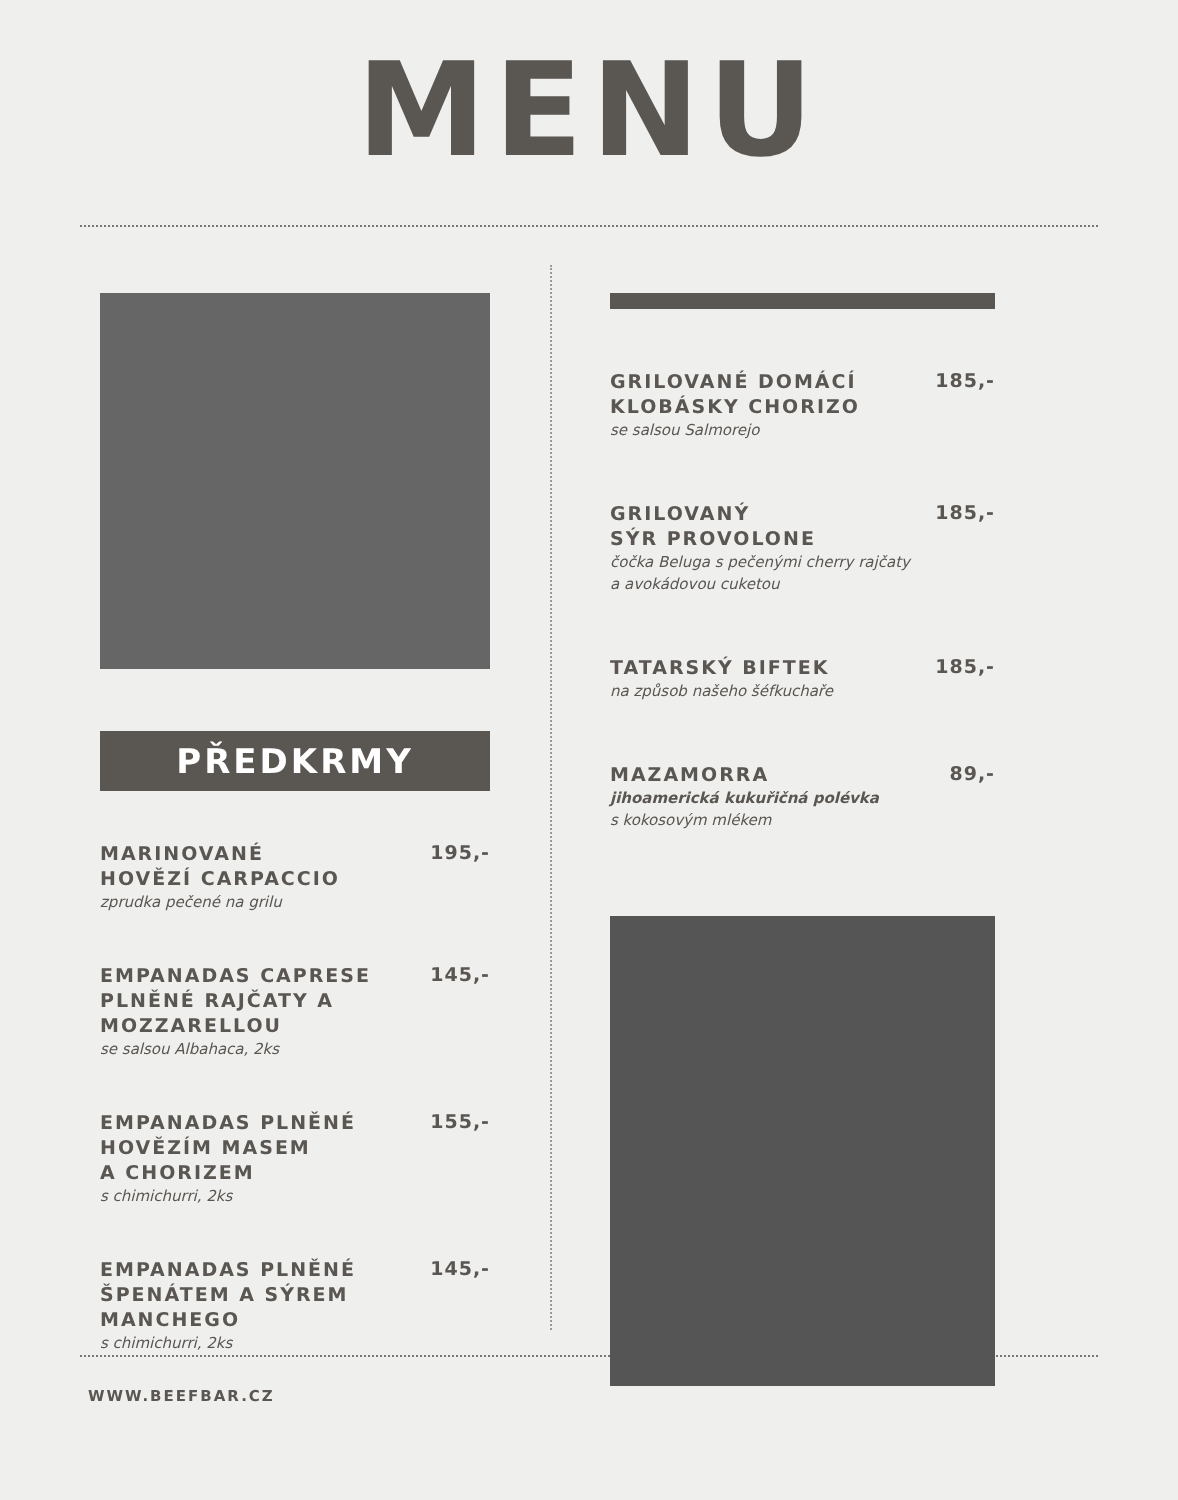MENU
PŘEDKRMY
MARINOVANÉ
HOVĚZÍ CARPACCIO
zprudka pečené na grilu
195,-
EMPANADAS CAPRESE
PLNĚNÉ RAJČATY A
MOZZARELLOU
se salsou Albahaca, 2ks
145,-
EMPANADAS PLNĚNÉ
HOVĚZÍM MASEM
A CHORIZEM
s chimichurri, 2ks
155,-
EMPANADAS PLNĚNÉ
ŠPENÁTEM A SÝREM
MANCHEGO
s chimichurri, 2ks
145,-
GRILOVANÉ DOMÁCÍ
KLOBÁSKY CHORIZO
se salsou Salmorejo
185,-
GRILOVANÝ
SÝR PROVOLONE
čočka Beluga s pečenými cherry rajčaty
a avokádovou cuketou
185,-
TATARSKÝ BIFTEK
na způsob našeho šéfkuchaře
185,-
MAZAMORRA
jihoamerická kukuřičná polévka
s kokosovým mlékem
89,-
WWW.BEEFBAR.CZ